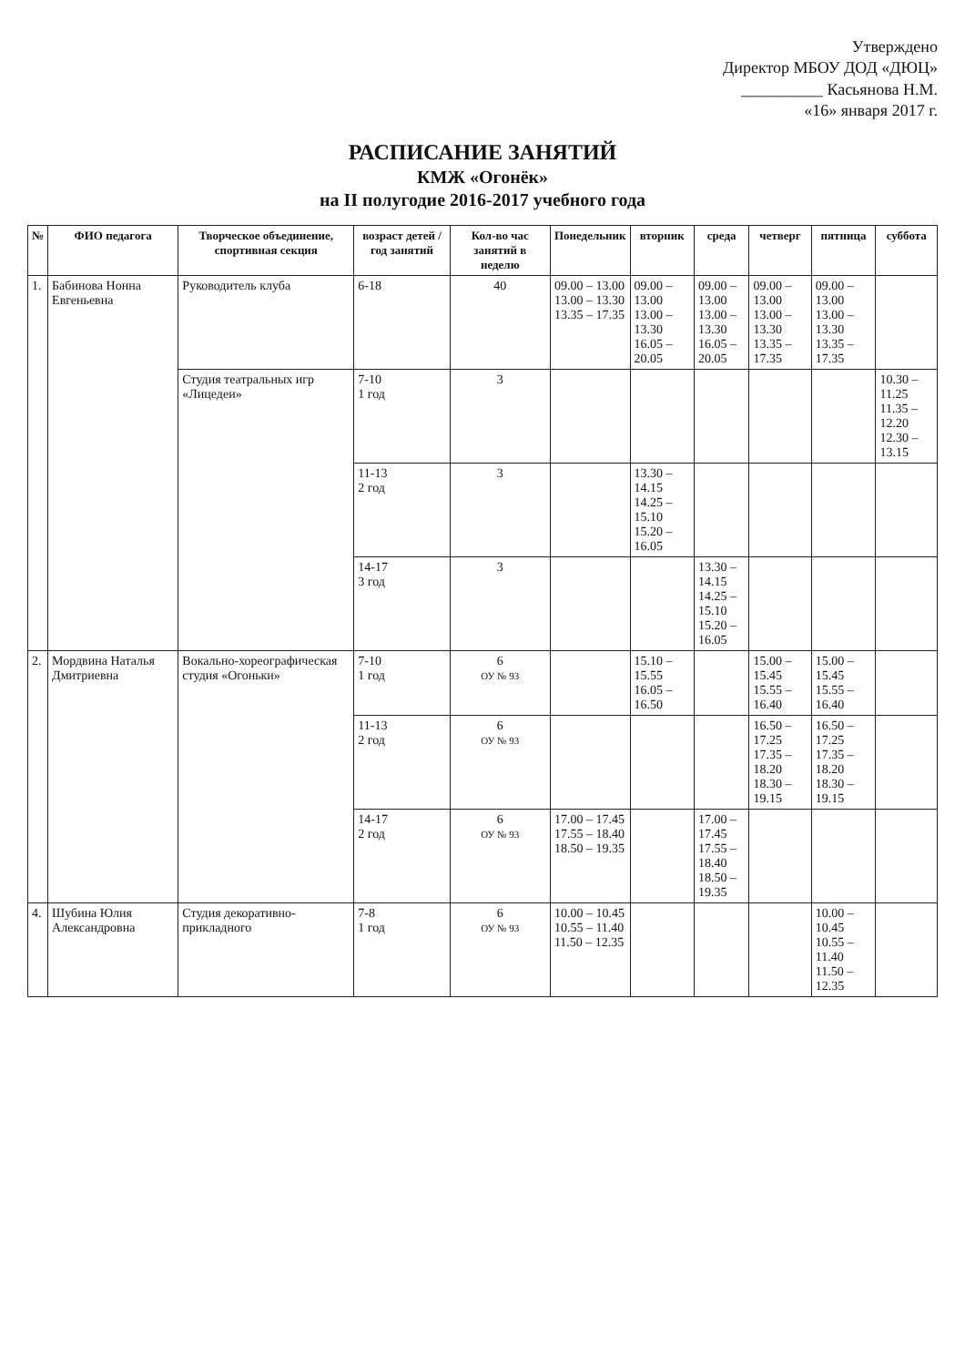Утверждено
Директор МБОУ ДОД «ДЮЦ»
__________ Касьянова Н.М.
«16» января 2017 г.
РАСПИСАНИЕ ЗАНЯТИЙ
КМЖ «Огонёк»
на II полугодие 2016-2017 учебного года
| № | ФИО педагога | Творческое объединение, спортивная секция | возраст детей / год занятий | Кол-во час занятий в неделю | Понедельник | вторник | среда | четверг | пятница | суббота |
| --- | --- | --- | --- | --- | --- | --- | --- | --- | --- | --- |
| 1. | Бабинова Нонна Евгеньевна | Руководитель клуба | 6-18 | 40 | 09.00 – 13.00 13.00 – 13.30 13.35 – 17.35 | 09.00 – 13.00 13.00 – 13.30 16.05 – 20.05 | 09.00 – 13.00 13.00 – 13.30 16.05 – 20.05 | 09.00 – 13.00 13.00 – 13.30 13.35 – 17.35 | 09.00 – 13.00 13.00 – 13.30 13.35 – 17.35 | |
| | | Студия театральных игр «Лицедеи» | 7-10 1 год | 3 | | | | | | 10.30 – 11.25 11.35 – 12.20 12.30 – 13.15 |
| | | | 11-13 2 год | 3 | | 13.30 – 14.15 14.25 – 15.10 15.20 – 16.05 | | | | |
| | | | 14-17 3 год | 3 | | | 13.30 – 14.15 14.25 – 15.10 15.20 – 16.05 | | | |
| 2. | Мордвина Наталья Дмитриевна | Вокально-хореографическая студия «Огоньки» | 7-10 1 год | 6 ОУ № 93 | | 15.10 – 15.55 16.05 – 16.50 | | 15.00 – 15.45 15.55 – 16.40 | 15.00 – 15.45 15.55 – 16.40 | |
| | | | 11-13 2 год | 6 ОУ № 93 | | | | 16.50 – 17.25 17.35 – 18.20 18.30 – 19.15 | 16.50 – 17.25 17.35 – 18.20 18.30 – 19.15 | |
| | | | 14-17 2 год | 6 ОУ № 93 | 17.00 – 17.45 17.55 – 18.40 18.50 – 19.35 | | 17.00 – 17.45 17.55 – 18.40 18.50 – 19.35 | | | |
| 4. | Шубина Юлия Александровна | Студия декоративно-прикладного | 7-8 1 год | 6 ОУ № 93 | 10.00 – 10.45 10.55 – 11.40 11.50 – 12.35 | | | | 10.00 – 10.45 10.55 – 11.40 11.50 – 12.35 | |